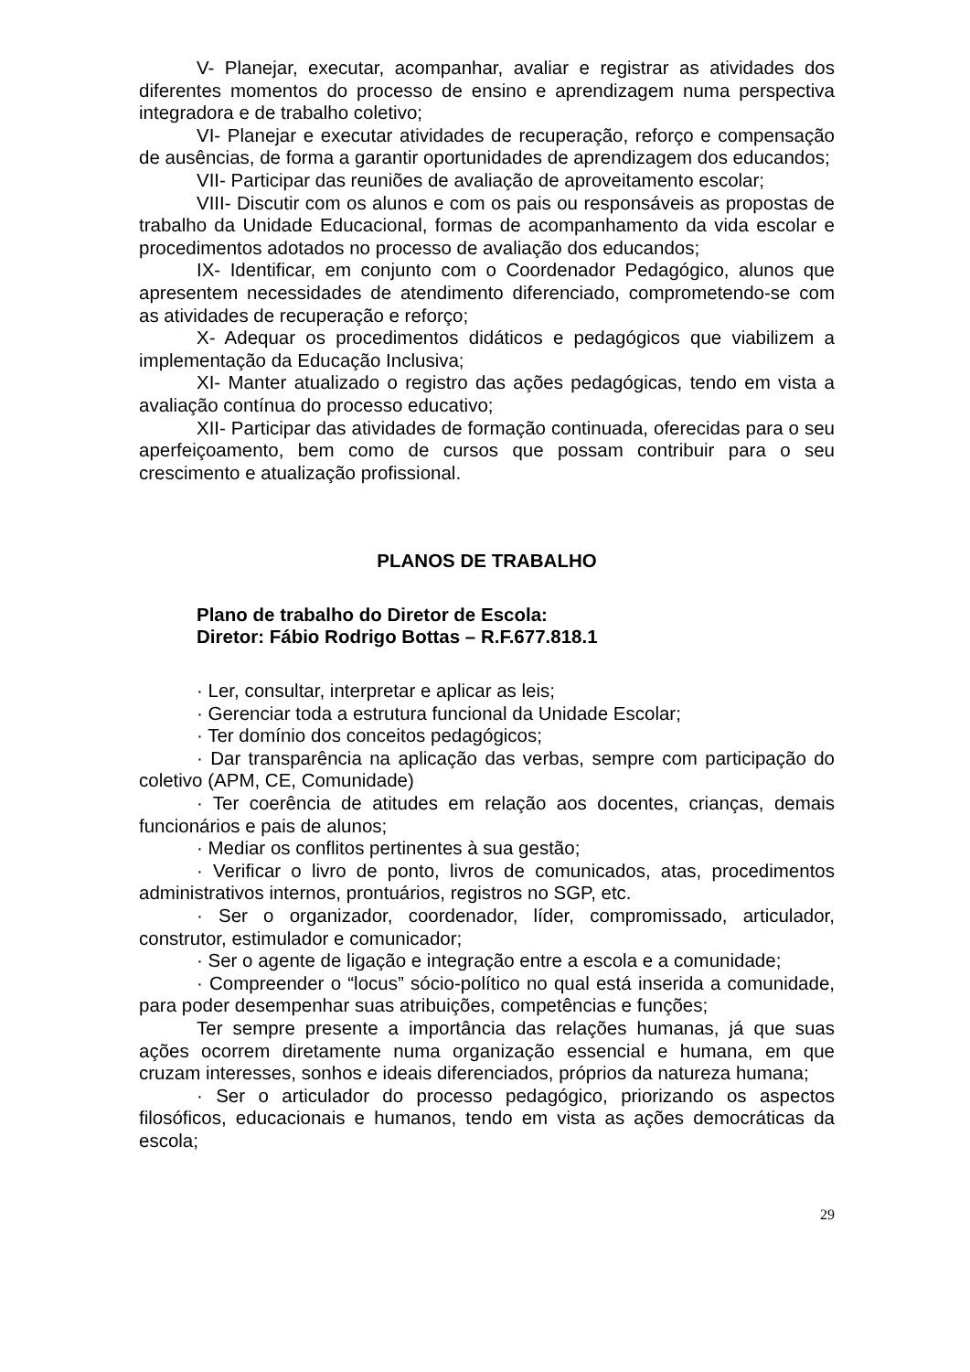V- Planejar, executar, acompanhar, avaliar e registrar as atividades dos diferentes momentos do processo de ensino e aprendizagem numa perspectiva integradora e de trabalho coletivo;
VI- Planejar e executar atividades de recuperação, reforço e compensação de ausências, de forma a garantir oportunidades de aprendizagem dos educandos;
VII- Participar das reuniões de avaliação de aproveitamento escolar;
VIII- Discutir com os alunos e com os pais ou responsáveis as propostas de trabalho da Unidade Educacional, formas de acompanhamento da vida escolar e procedimentos adotados no processo de avaliação dos educandos;
IX- Identificar, em conjunto com o Coordenador Pedagógico, alunos que apresentem necessidades de atendimento diferenciado, comprometendo-se com as atividades de recuperação e reforço;
X- Adequar os procedimentos didáticos e pedagógicos que viabilizem a implementação da Educação Inclusiva;
XI- Manter atualizado o registro das ações pedagógicas, tendo em vista a avaliação contínua do processo educativo;
XII- Participar das atividades de formação continuada, oferecidas para o seu aperfeiçoamento, bem como de cursos que possam contribuir para o seu crescimento e atualização profissional.
PLANOS DE TRABALHO
Plano de trabalho do Diretor de Escola:
Diretor: Fábio Rodrigo Bottas – R.F.677.818.1
· Ler, consultar, interpretar e aplicar as leis;
· Gerenciar toda a estrutura funcional da Unidade Escolar;
· Ter domínio dos conceitos pedagógicos;
· Dar transparência na aplicação das verbas, sempre com participação do coletivo (APM, CE, Comunidade)
· Ter coerência de atitudes em relação aos docentes, crianças, demais funcionários e pais de alunos;
· Mediar os conflitos pertinentes à sua gestão;
· Verificar o livro de ponto, livros de comunicados, atas, procedimentos administrativos internos, prontuários, registros no SGP, etc.
· Ser o organizador, coordenador, líder, compromissado, articulador, construtor, estimulador e comunicador;
· Ser o agente de ligação e integração entre a escola e a comunidade;
· Compreender o “locus” sócio-político no qual está inserida a comunidade, para poder desempenhar suas atribuições, competências e funções;
Ter sempre presente a importância das relações humanas, já que suas ações ocorrem diretamente numa organização essencial e humana, em que cruzam interesses, sonhos e ideais diferenciados, próprios da natureza humana;
· Ser o articulador do processo pedagógico, priorizando os aspectos filosóficos, educacionais e humanos, tendo em vista as ações democráticas da escola;
29